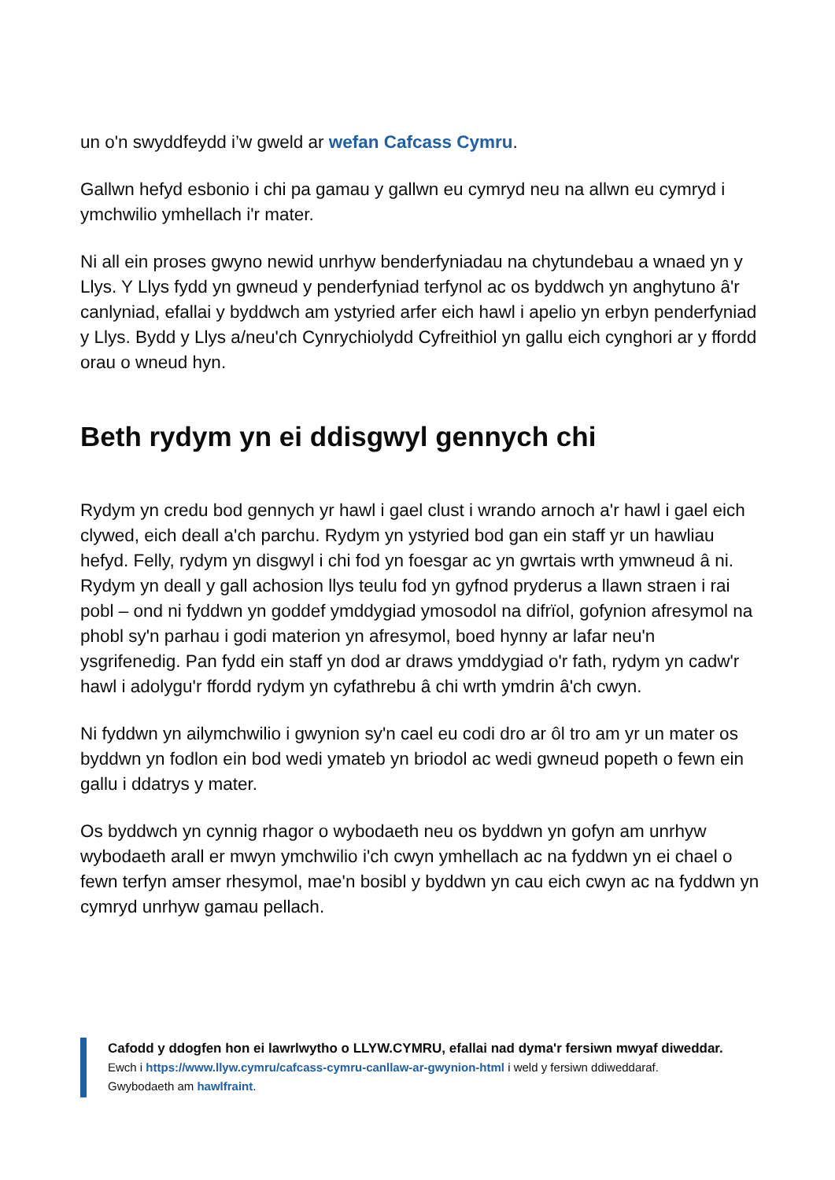un o'n swyddfeydd i’w gweld ar wefan Cafcass Cymru.
Gallwn hefyd esbonio i chi pa gamau y gallwn eu cymryd neu na allwn eu cymryd i ymchwilio ymhellach i'r mater.
Ni all ein proses gwyno newid unrhyw benderfyniadau na chytundebau a wnaed yn y Llys. Y Llys fydd yn gwneud y penderfyniad terfynol ac os byddwch yn anghytuno â'r canlyniad, efallai y byddwch am ystyried arfer eich hawl i apelio yn erbyn penderfyniad y Llys. Bydd y Llys a/neu'ch Cynrychiolydd Cyfreithiol yn gallu eich cynghori ar y ffordd orau o wneud hyn.
Beth rydym yn ei ddisgwyl gennych chi
Rydym yn credu bod gennych yr hawl i gael clust i wrando arnoch a'r hawl i gael eich clywed, eich deall a'ch parchu. Rydym yn ystyried bod gan ein staff yr un hawliau hefyd. Felly, rydym yn disgwyl i chi fod yn foesgar ac yn gwrtais wrth ymwneud â ni. Rydym yn deall y gall achosion llys teulu fod yn gyfnod pryderus a llawn straen i rai pobl – ond ni fyddwn yn goddef ymddygiad ymosodol na difrïol, gofynion afresymol na phobl sy'n parhau i godi materion yn afresymol, boed hynny ar lafar neu'n ysgrifenedig. Pan fydd ein staff yn dod ar draws ymddygiad o'r fath, rydym yn cadw'r hawl i adolygu'r ffordd rydym yn cyfathrebu â chi wrth ymdrin â'ch cwyn.
Ni fyddwn yn ailymchwilio i gwynion sy'n cael eu codi dro ar ôl tro am yr un mater os byddwn yn fodlon ein bod wedi ymateb yn briodol ac wedi gwneud popeth o fewn ein gallu i ddatrys y mater.
Os byddwch yn cynnig rhagor o wybodaeth neu os byddwn yn gofyn am unrhyw wybodaeth arall er mwyn ymchwilio i'ch cwyn ymhellach ac na fyddwn yn ei chael o fewn terfyn amser rhesymol, mae'n bosibl y byddwn yn cau eich cwyn ac na fyddwn yn cymryd unrhyw gamau pellach.
Cafodd y ddogfen hon ei lawrlwytho o LLYW.CYMRU, efallai nad dyma'r fersiwn mwyaf diweddar.
Ewch i https://www.llyw.cymru/cafcass-cymru-canllaw-ar-gwynion-html i weld y fersiwn ddiweddaraf.
Gwybodaeth am hawlfraint.